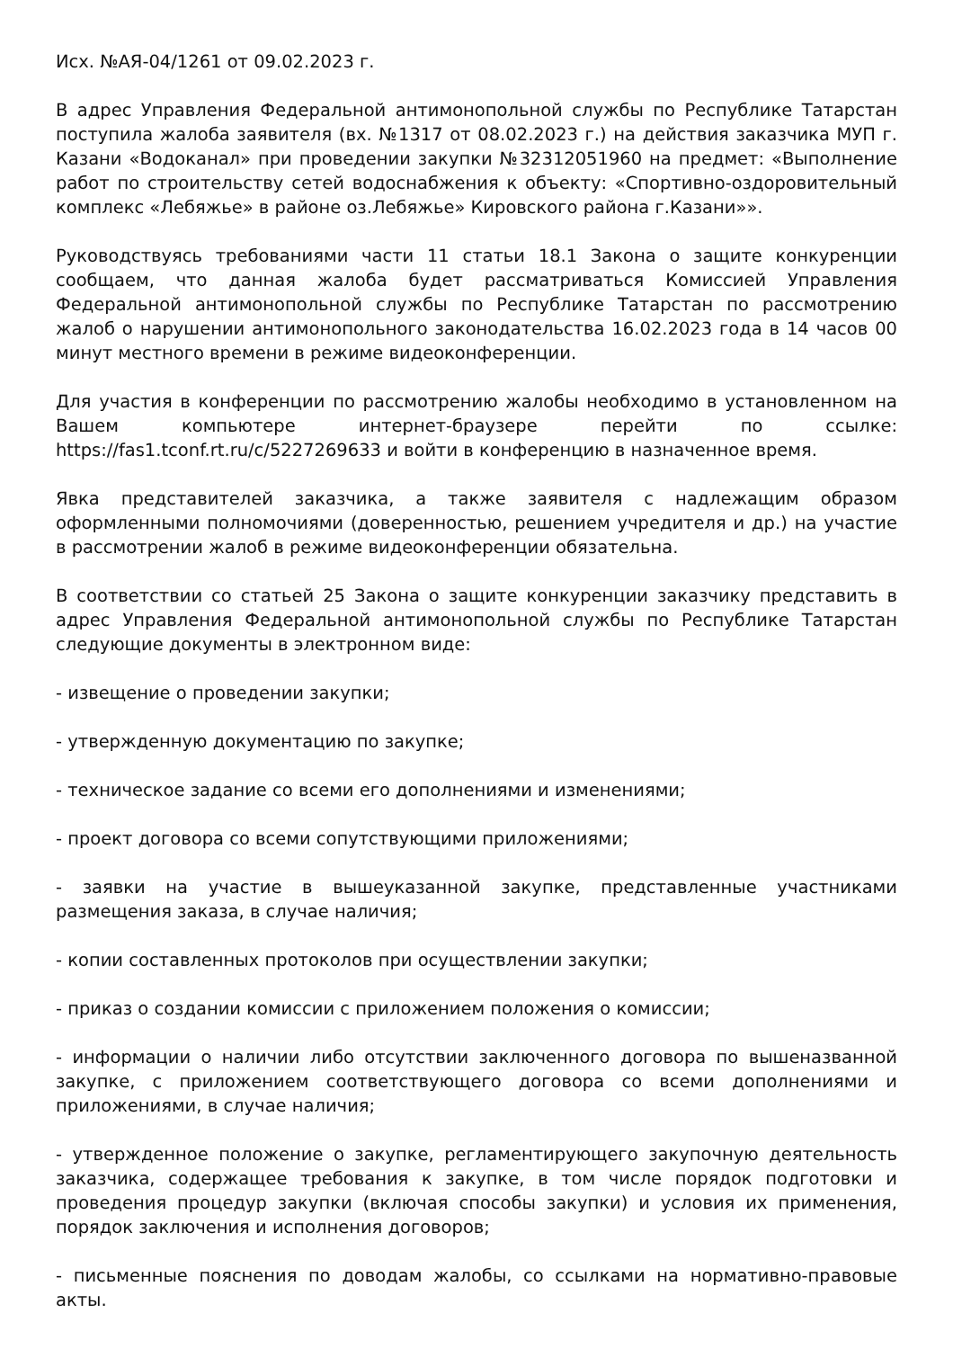Исх. №АЯ-04/1261 от 09.02.2023 г.
В адрес Управления Федеральной антимонопольной службы по Республике Татарстан поступила жалоба заявителя (вх. №1317 от 08.02.2023 г.) на действия заказчика МУП г. Казани «Водоканал» при проведении закупки №32312051960 на предмет: «Выполнение работ по строительству сетей водоснабжения к объекту: «Спортивно-оздоровительный комплекс «Лебяжье» в районе оз.Лебяжье» Кировского района г.Казани»».
Руководствуясь требованиями части 11 статьи 18.1 Закона о защите конкуренции сообщаем, что данная жалоба будет рассматриваться Комиссией Управления Федеральной антимонопольной службы по Республике Татарстан по рассмотрению жалоб о нарушении антимонопольного законодательства 16.02.2023 года в 14 часов 00 минут местного времени в режиме видеоконференции.
Для участия в конференции по рассмотрению жалобы необходимо в установленном на Вашем компьютере интернет-браузере перейти по ссылке: https://fas1.tconf.rt.ru/c/5227269633 и войти в конференцию в назначенное время.
Явка представителей заказчика, а также заявителя с надлежащим образом оформленными полномочиями (доверенностью, решением учредителя и др.) на участие в рассмотрении жалоб в режиме видеоконференции обязательна.
В соответствии со статьей 25 Закона о защите конкуренции заказчику представить в адрес Управления Федеральной антимонопольной службы по Республике Татарстан следующие документы в электронном виде:
- извещение о проведении закупки;
- утвержденную документацию по закупке;
- техническое задание со всеми его дополнениями и изменениями;
- проект договора со всеми сопутствующими приложениями;
- заявки на участие в вышеуказанной закупке, представленные участниками размещения заказа, в случае наличия;
- копии составленных протоколов при осуществлении закупки;
- приказ о создании комиссии с приложением положения о комиссии;
- информации о наличии либо отсутствии заключенного договора по вышеназванной закупке, с приложением соответствующего договора со всеми дополнениями и приложениями, в случае наличия;
- утвержденное положение о закупке, регламентирующего закупочную деятельность заказчика, содержащее требования к закупке, в том числе порядок подготовки и проведения процедур закупки (включая способы закупки) и условия их применения, порядок заключения и исполнения договоров;
- письменные пояснения по доводам жалобы, со ссылками на нормативно-правовые акты.